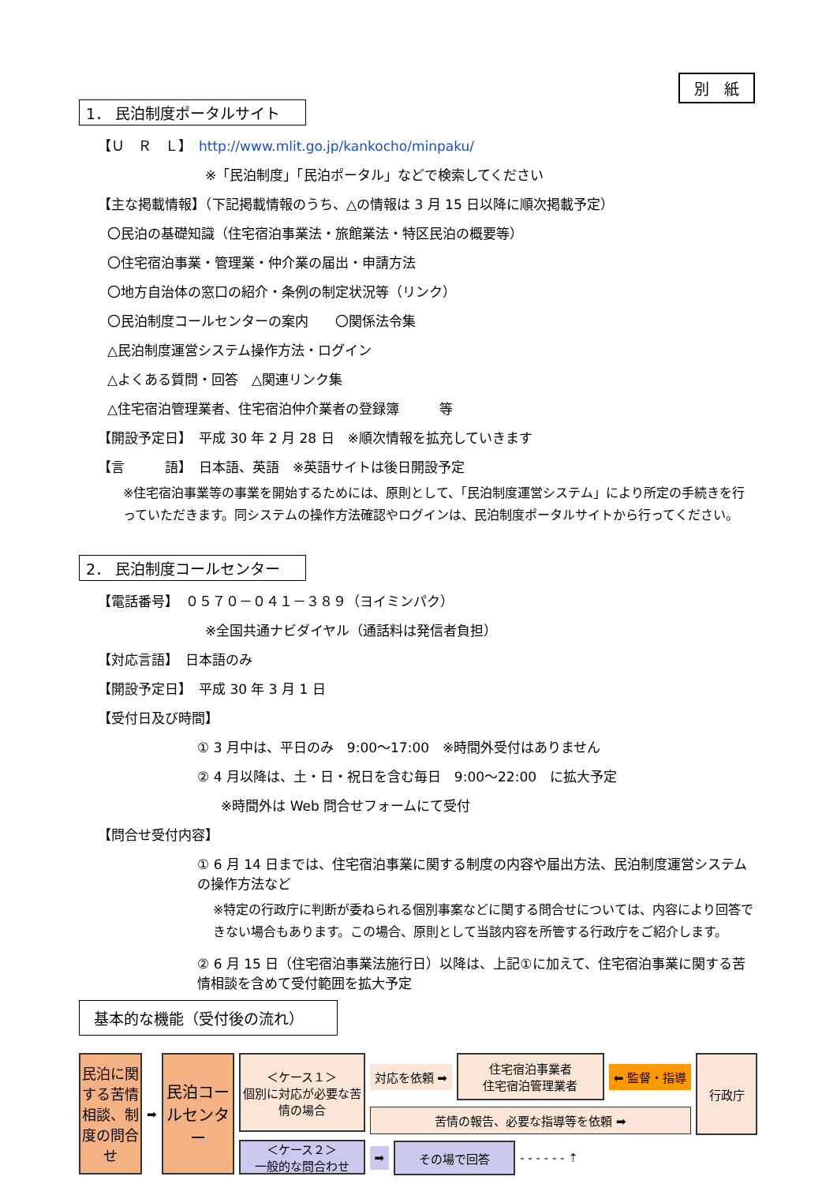別　紙
1． 民泊制度ポータルサイト
【Ｕ　Ｒ　Ｌ】　http://www.mlit.go.jp/kankocho/minpaku/
※「民泊制度」「民泊ポータル」などで検索してください
【主な掲載情報】（下記掲載情報のうち、△の情報は 3 月 15 日以降に順次掲載予定）
〇民泊の基礎知識（住宅宿泊事業法・旅館業法・特区民泊の概要等）
〇住宅宿泊事業・管理業・仲介業の届出・申請方法
〇地方自治体の窓口の紹介・条例の制定状況等（リンク）
〇民泊制度コールセンターの案内　　〇関係法令集
△民泊制度運営システム操作方法・ログイン
△よくある質問・回答　△関連リンク集
△住宅宿泊管理業者、住宅宿泊仲介業者の登録簿　　　等
【開設予定日】　平成 30 年 2 月 28 日　※順次情報を拡充していきます
【言　　　語】　日本語、英語　※英語サイトは後日開設予定
※住宅宿泊事業等の事業を開始するためには、原則として、「民泊制度運営システム」により所定の手続きを行っていただきます。同システムの操作方法確認やログインは、民泊制度ポータルサイトから行ってください。
2． 民泊制度コールセンター
【電話番号】　０５７０－０４１－３８９（ヨイミンパク）
※全国共通ナビダイヤル（通話料は発信者負担）
【対応言語】　日本語のみ
【開設予定日】　平成 30 年 3 月 1 日
【受付日及び時間】
① 3 月中は、平日のみ　9:00～17:00　※時間外受付はありません
② 4 月以降は、土・日・祝日を含む毎日　9:00～22:00　に拡大予定
※時間外は Web 問合せフォームにて受付
【問合せ受付内容】
① 6 月 14 日までは、住宅宿泊事業に関する制度の内容や届出方法、民泊制度運営システムの操作方法など
※特定の行政庁に判断が委ねられる個別事案などに関する問合せについては、内容により回答できない場合もあります。この場合、原則として当該内容を所管する行政庁をご紹介します。
② 6 月 15 日（住宅宿泊事業法施行日）以降は、上記①に加えて、住宅宿泊事業に関する苦情相談を含めて受付範囲を拡大予定
基本的な機能（受付後の流れ）
民泊に関する苦情相談、制度の問合せ
➡
民泊コールセンター
＜ケース１＞
個別に対応が必要な苦情の場合
＜ケース２＞
一般的な問合わせ
対応を依頼 ➡
住宅宿泊事業者
住宅宿泊管理業者
⬅ 監督・指導
苦情の報告、必要な指導等を依頼 ➡
➡
その場で回答
- - - - - - ⇡
行政庁